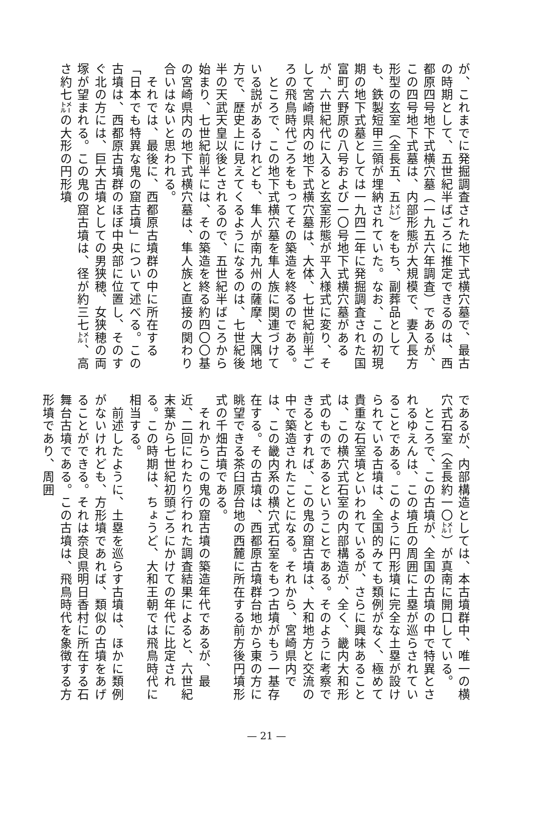が、これまでに発掘調査された地下式横穴墓で、最古の時期として、五世紀半ばごろに推定できるのは、西都原四号地下式横穴墓（一九五六年調査）であるが、この四号地下式墓は、内部形態が大規模で、妻入長方形型の玄室（全長五、五㍍）をもち、副葬品としても、鉄製短甲三領が埋納されていた。なお、この初現期の地下式墓としては一九四二年に発掘調査された国富町六野原の八号および一〇号地下式横穴墓があるが、六世紀代に入ると玄室形態が平入様式に変り、そして宮崎県内の地下式横穴墓は、大体、七世紀前半ごろの飛鳥時代ごろをもってその築造を終るのである。
　ところで、この地下式横穴墓を隼人族に関連づけている説があるけれども、隼人が南九州の薩摩、大隅地方で、歴史上に見えてくるようになるのは、七世紀後半の天武天皇以後とされるので、五世紀半ばころから始まり、七世紀前半には、その築造を終る約四〇〇基の宮崎県内の地下式横穴墓は、隼人族と直接の関わり合いはないと思われる。
　それでは、最後に、西都原古墳群の中に所在する「日本でも特異な鬼の窟古墳」について述べる。この古墳は、西都原古墳群のほぼ中央部に位置し、そのすぐ北の方には、巨大古墳としての男狭穂、女狭穂の両塚が望まれる。この鬼の窟古墳は、径が約三七㍍、高さ約七㍍の大形の円形墳
であるが、内部構造としては、本古墳群中、唯一の横穴式石室（全長約一〇㍍）が真南に開口している。
　ところで、この古墳が、全国の古墳の中で特異とされるゆえんは、この墳丘の周囲に土塁が巡らされていることである。このように円形墳に完全な土塁が設けられている古墳は、全国的みても類例がなく、極めて貴重な石室墳といわれているが、さらに興味あることは、この横穴式石室の内部構造が、全く、畿内大和形式のものであるということである。そのように考察できるとすれば、この鬼の窟古墳は、大和地方と交流の中で築造されたことになる。それから、宮崎県内では、この畿内系の横穴式石室をもつ古墳がもう一基存在する。その古墳は、西都原古墳群台地から東の方に眺望できる茶臼原台地の西麓に所在する前方後円墳形式の千畑古墳である。
　それからこの鬼の窟古墳の築造年代であるが、最近、二回にわたり行われた調査結果によると、六世紀末葉から七世紀初頭ごろにかけての年代に比定される。この時期は、ちょうど、大和王朝では飛鳥時代に相当する。
　前述したように、土塁を巡らす古墳は、ほかに類例がないけれども、方形墳であれば、類似の古墳をあげることができる。それは奈良県明日香村に所在する石舞台古墳である。この古墳は、飛鳥時代を象徴する方形墳であり、周囲
— 21 —